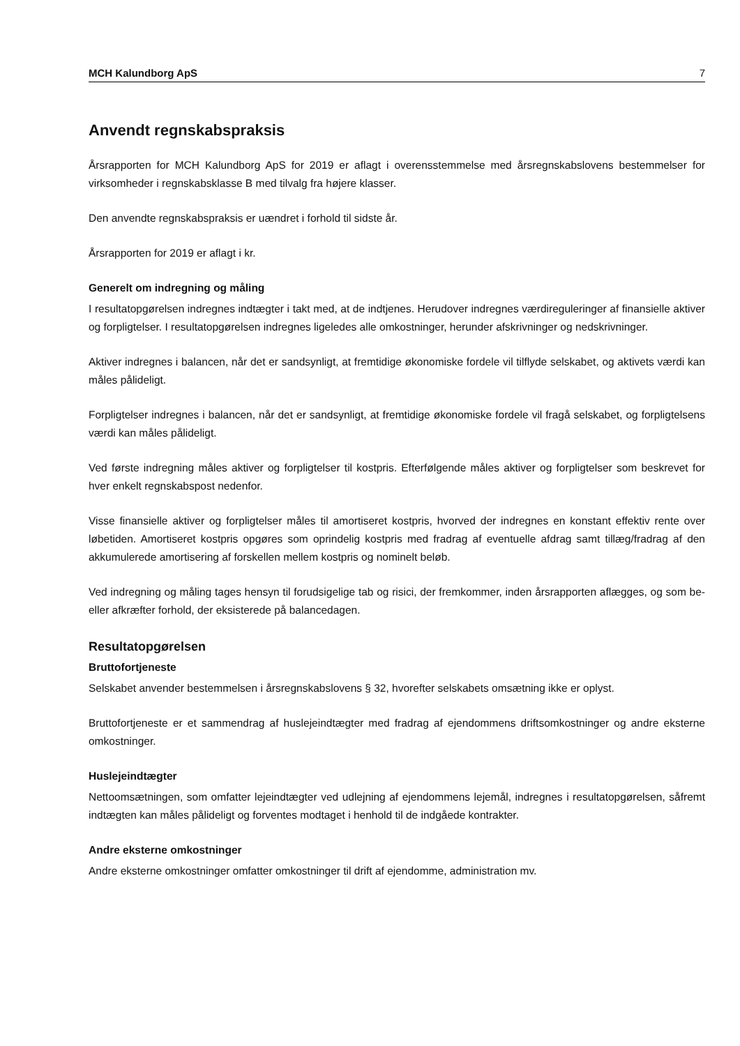MCH Kalundborg ApS 7
Anvendt regnskabspraksis
Årsrapporten for MCH Kalundborg ApS for 2019 er aflagt i overensstemmelse med årsregnskabslovens bestemmelser for virksomheder i regnskabsklasse B med tilvalg fra højere klasser.
Den anvendte regnskabspraksis er uændret i forhold til sidste år.
Årsrapporten for 2019 er aflagt i kr.
Generelt om indregning og måling
I resultatopgørelsen indregnes indtægter i takt med, at de indtjenes. Herudover indregnes værdireguleringer af finansielle aktiver og forpligtelser. I resultatopgørelsen indregnes ligeledes alle omkostninger, herunder afskrivninger og nedskrivninger.
Aktiver indregnes i balancen, når det er sandsynligt, at fremtidige økonomiske fordele vil tilflyde selskabet, og aktivets værdi kan måles pålideligt.
Forpligtelser indregnes i balancen, når det er sandsynligt, at fremtidige økonomiske fordele vil fragå selskabet, og forpligtelsens værdi kan måles pålideligt.
Ved første indregning måles aktiver og forpligtelser til kostpris. Efterfølgende måles aktiver og forpligtelser som beskrevet for hver enkelt regnskabspost nedenfor.
Visse finansielle aktiver og forpligtelser måles til amortiseret kostpris, hvorved der indregnes en konstant effektiv rente over løbetiden. Amortiseret kostpris opgøres som oprindelig kostpris med fradrag af eventuelle afdrag samt tillæg/fradrag af den akkumulerede amortisering af forskellen mellem kostpris og nominelt beløb.
Ved indregning og måling tages hensyn til forudsigelige tab og risici, der fremkommer, inden årsrapporten aflægges, og som be- eller afkræfter forhold, der eksisterede på balancedagen.
Resultatopgørelsen
Bruttofortjeneste
Selskabet anvender bestemmelsen i årsregnskabslovens § 32, hvorefter selskabets omsætning ikke er oplyst.
Bruttofortjeneste er et sammendrag af huslejeindtægter med fradrag af ejendommens driftsomkostninger og andre eksterne omkostninger.
Huslejeindtægter
Nettoomsætningen, som omfatter lejeindtægter ved udlejning af ejendommens lejemål, indregnes i resultatopgørelsen, såfremt indtægten kan måles pålideligt og forventes modtaget i henhold til de indgåede kontrakter.
Andre eksterne omkostninger
Andre eksterne omkostninger omfatter omkostninger til drift af ejendomme, administration mv.